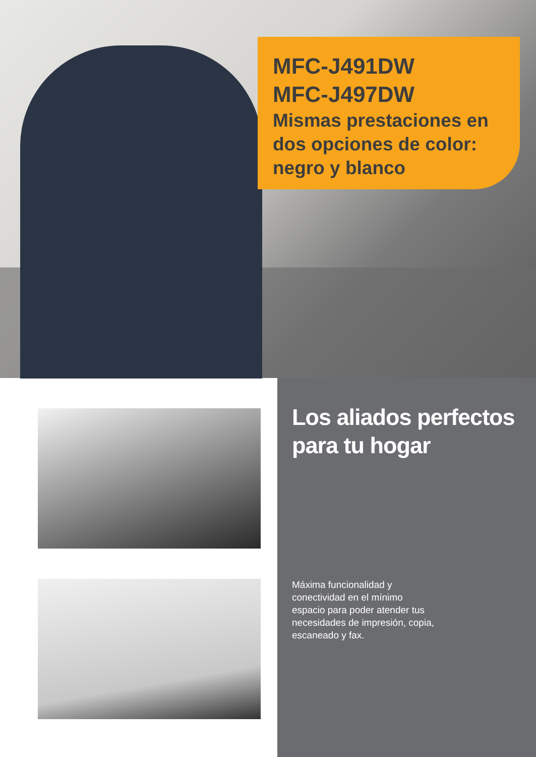MFC-J491DW
MFC-J497DW
Mismas prestaciones en dos opciones de color: negro y blanco
Los aliados perfectos para tu hogar
Máxima funcionalidad y conectividad en el mínimo espacio para poder atender tus necesidades de impresión, copia, escaneado y fax.